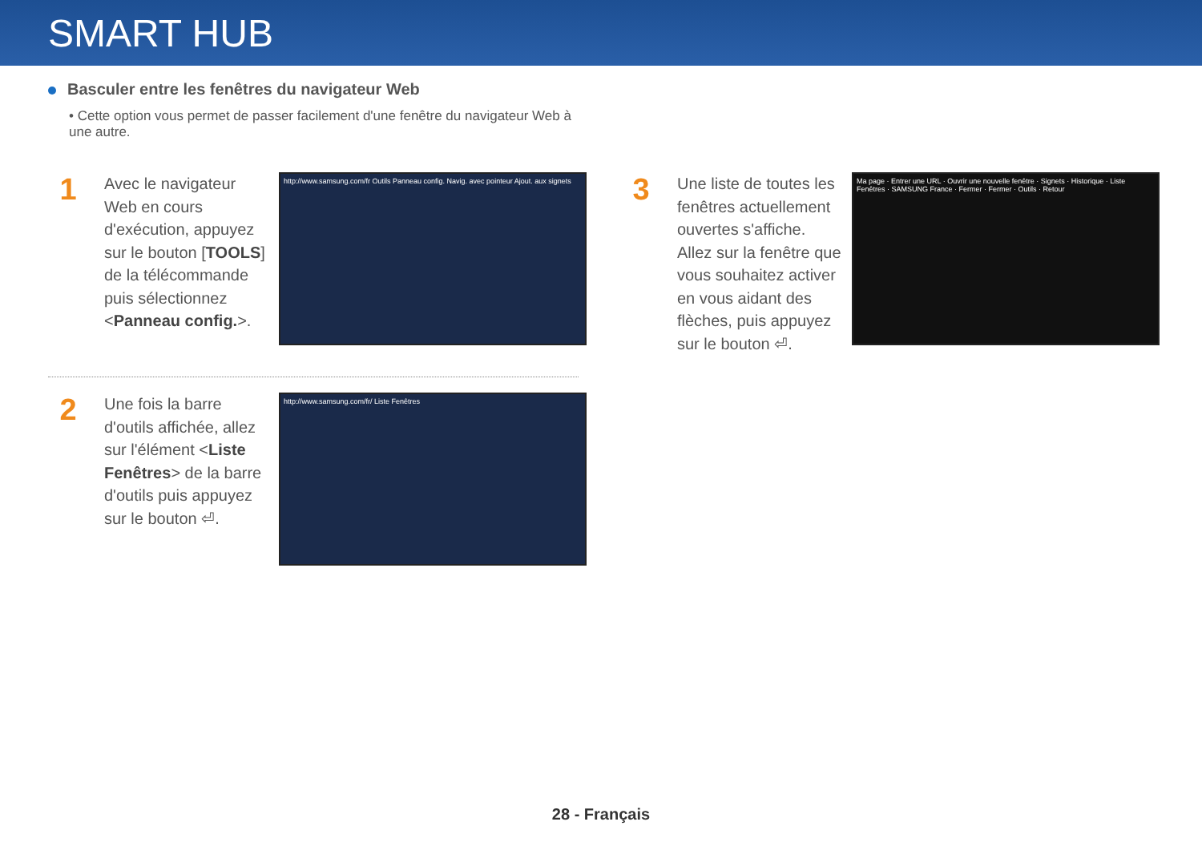SMART HUB
Basculer entre les fenêtres du navigateur Web
• Cette option vous permet de passer facilement d'une fenêtre du navigateur Web à une autre.
1
Avec le navigateur Web en cours d'exécution, appuyez sur le bouton [TOOLS] de la télécommande puis sélectionnez <Panneau config.>.
http://www.samsung.com/fr Outils Panneau config. Navig. avec pointeur Ajout. aux signets
2
Une fois la barre d'outils affichée, allez sur l'élément <Liste Fenêtres> de la barre d'outils puis appuyez sur le bouton ⏎.
http://www.samsung.com/fr/ Liste Fenêtres
3
Une liste de toutes les fenêtres actuellement ouvertes s'affiche. Allez sur la fenêtre que vous souhaitez activer en vous aidant des flèches, puis appuyez sur le bouton ⏎.
Ma page · Entrer une URL · Ouvrir une nouvelle fenêtre · Signets · Historique · Liste Fenêtres · SAMSUNG France · Fermer · Fermer · Outils · Retour
28 - Français